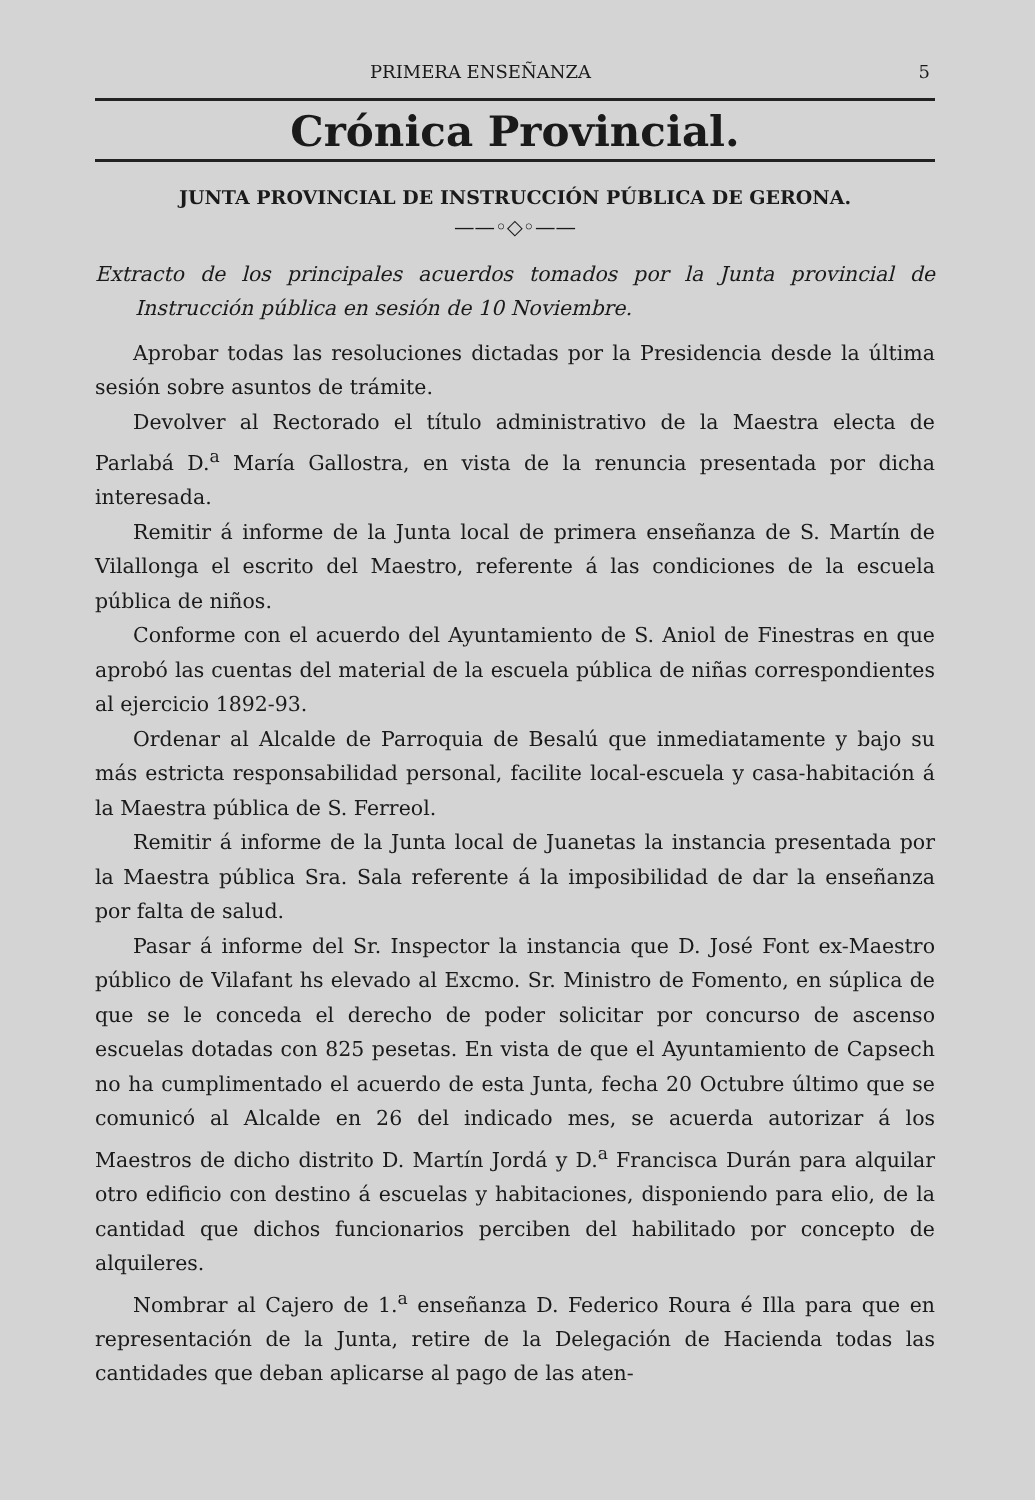PRIMERA ENSEÑANZA 5
Crónica Provincial.
JUNTA PROVINCIAL DE INSTRUCCIÓN PÚBLICA DE GERONA.
——◦◇◦——
Extracto de los principales acuerdos tomados por la Junta provincial de Instrucción pública en sesión de 10 Noviembre.
Aprobar todas las resoluciones dictadas por la Presidencia desde la última sesión sobre asuntos de trámite.
Devolver al Rectorado el título administrativo de la Maestra electa de Parlabá D.<sup>a</sup> María Gallostra, en vista de la renuncia presentada por dicha interesada.
Remitir á informe de la Junta local de primera enseñanza de S. Martín de Vilallonga el escrito del Maestro, referente á las condiciones de la escuela pública de niños.
Conforme con el acuerdo del Ayuntamiento de S. Aniol de Finestras en que aprobó las cuentas del material de la escuela pública de niñas correspondientes al ejercicio 1892-93.
Ordenar al Alcalde de Parroquia de Besalú que inmediatamente y bajo su más estricta responsabilidad personal, facilite local-escuela y casa-habitación á la Maestra pública de S. Ferreol.
Remitir á informe de la Junta local de Juanetas la instancia presentada por la Maestra pública Sra. Sala referente á la imposibilidad de dar la enseñanza por falta de salud.
Pasar á informe del Sr. Inspector la instancia que D. José Font ex-Maestro público de Vilafant hs elevado al Excmo. Sr. Ministro de Fomento, en súplica de que se le conceda el derecho de poder solicitar por concurso de ascenso escuelas dotadas con 825 pesetas. En vista de que el Ayuntamiento de Capsech no ha cumplimentado el acuerdo de esta Junta, fecha 20 Octubre último que se comunicó al Alcalde en 26 del indicado mes, se acuerda autorizar á los Maestros de dicho distrito D. Martín Jordá y D.<sup>a</sup> Francisca Durán para alquilar otro edificio con destino á escuelas y habitaciones, disponiendo para elio, de la cantidad que dichos funcionarios perciben del habilitado por concepto de alquileres.
Nombrar al Cajero de 1.<sup>a</sup> enseñanza D. Federico Roura é Illa para que en representación de la Junta, retire de la Delegación de Hacienda todas las cantidades que deban aplicarse al pago de las aten-